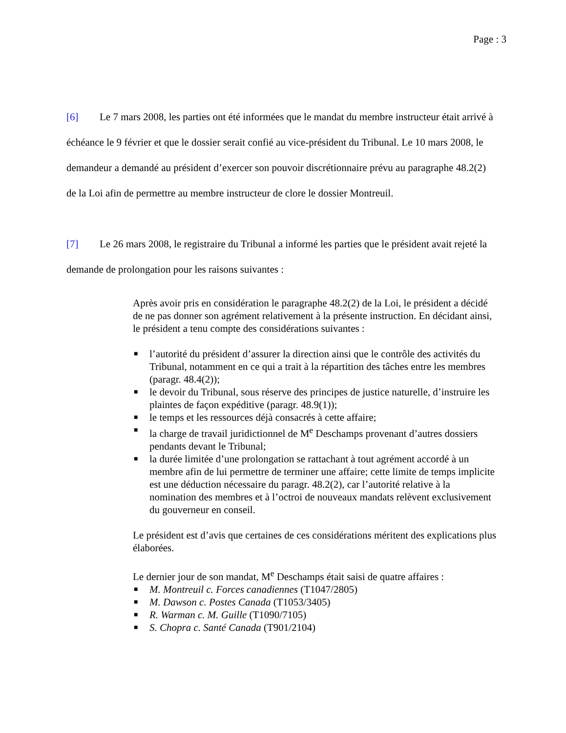Page : 3
[6] Le 7 mars 2008, les parties ont été informées que le mandat du membre instructeur était arrivé à échéance le 9 février et que le dossier serait confié au vice-président du Tribunal. Le 10 mars 2008, le demandeur a demandé au président d’exercer son pouvoir discrétionnaire prévu au paragraphe 48.2(2) de la Loi afin de permettre au membre instructeur de clore le dossier Montreuil.
[7] Le 26 mars 2008, le registraire du Tribunal a informé les parties que le président avait rejeté la demande de prolongation pour les raisons suivantes :
Après avoir pris en considération le paragraphe 48.2(2) de la Loi, le président a décidé de ne pas donner son agrément relativement à la présente instruction. En décidant ainsi, le président a tenu compte des considérations suivantes :
■ l’autorité du président d’assurer la direction ainsi que le contrôle des activités du Tribunal, notamment en ce qui a trait à la répartition des tâches entre les membres (paragr. 48.4(2));
■ le devoir du Tribunal, sous réserve des principes de justice naturelle, d’instruire les plaintes de façon expéditive (paragr. 48.9(1));
■ le temps et les ressources déjà consacrés à cette affaire;
■ la charge de travail juridictionnel de M<sup>e</sup> Deschamps provenant d’autres dossiers pendants devant le Tribunal;
■ la durée limitée d’une prolongation se rattachant à tout agrément accordé à un membre afin de lui permettre de terminer une affaire; cette limite de temps implicite est une déduction nécessaire du paragr. 48.2(2), car l’autorité relative à la nomination des membres et à l’octroi de nouveaux mandats relèvent exclusivement du gouverneur en conseil.
Le président est d’avis que certaines de ces considérations méritent des explications plus élaborées.
Le dernier jour de son mandat, M<sup>e</sup> Deschamps était saisi de quatre affaires :
■ M. Montreuil c. Forces canadiennes (T1047/2805)
■ M. Dawson c. Postes Canada (T1053/3405)
■ R. Warman c. M. Guille (T1090/7105)
■ S. Chopra c. Santé Canada (T901/2104)